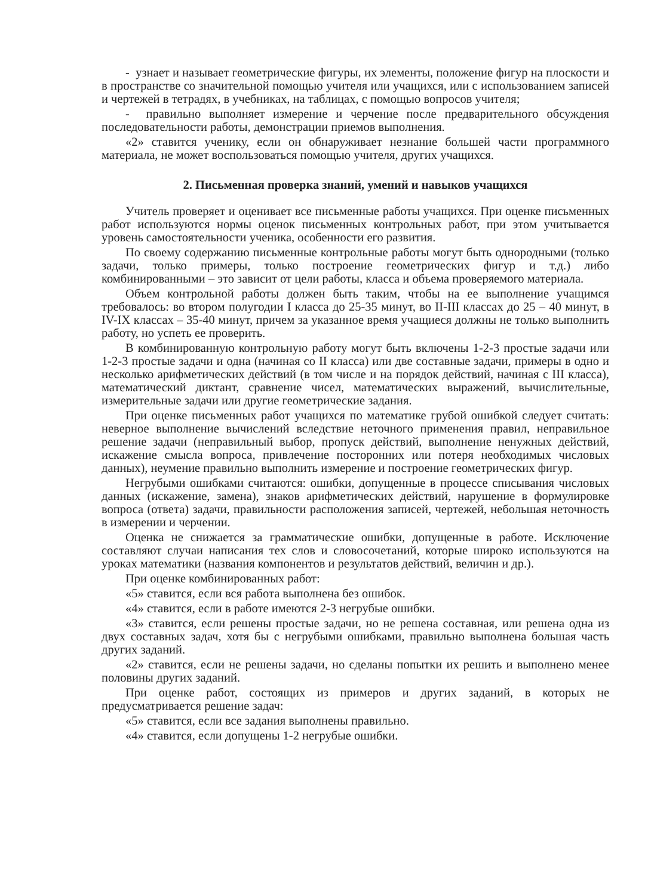- узнает и называет геометрические фигуры, их элементы, положение фигур на плоскости и в пространстве со значительной помощью учителя или учащихся, или с использованием записей и чертежей в тетрадях, в учебниках, на таблицах, с помощью вопросов учителя;
- правильно выполняет измерение и черчение после предварительного обсуждения последовательности работы, демонстрации приемов выполнения.
«2» ставится ученику, если он обнаруживает незнание большей части программного материала, не может воспользоваться помощью учителя, других учащихся.
2. Письменная проверка знаний, умений и навыков учащихся
Учитель проверяет и оценивает все письменные работы учащихся. При оценке письменных работ используются нормы оценок письменных контрольных работ, при этом учитывается уровень самостоятельности ученика, особенности его развития.
По своему содержанию письменные контрольные работы могут быть однородными (только задачи, только примеры, только построение геометрических фигур и т.д.) либо комбинированными – это зависит от цели работы, класса и объема проверяемого материала.
Объем контрольной работы должен быть таким, чтобы на ее выполнение учащимся требовалось: во втором полугодии I класса до 25-35 минут, во II-III классах до 25 – 40 минут, в IV-IX классах – 35-40 минут, причем за указанное время учащиеся должны не только выполнить работу, но успеть ее проверить.
В комбинированную контрольную работу могут быть включены 1-2-3 простые задачи или 1-2-3 простые задачи и одна (начиная со II класса) или две составные задачи, примеры в одно и несколько арифметических действий (в том числе и на порядок действий, начиная с III класса), математический диктант, сравнение чисел, математических выражений, вычислительные, измерительные задачи или другие геометрические задания.
При оценке письменных работ учащихся по математике грубой ошибкой следует считать: неверное выполнение вычислений вследствие неточного применения правил, неправильное решение задачи (неправильный выбор, пропуск действий, выполнение ненужных действий, искажение смысла вопроса, привлечение посторонних или потеря необходимых числовых данных), неумение правильно выполнить измерение и построение геометрических фигур.
Негрубыми ошибками считаются: ошибки, допущенные в процессе списывания числовых данных (искажение, замена), знаков арифметических действий, нарушение в формулировке вопроса (ответа) задачи, правильности расположения записей, чертежей, небольшая неточность в измерении и черчении.
Оценка не снижается за грамматические ошибки, допущенные в работе. Исключение составляют случаи написания тех слов и словосочетаний, которые широко используются на уроках математики (названия компонентов и результатов действий, величин и др.).
При оценке комбинированных работ:
«5» ставится, если вся работа выполнена без ошибок.
«4» ставится, если в работе имеются 2-3 негрубые ошибки.
«3» ставится, если решены простые задачи, но не решена составная, или решена одна из двух составных задач, хотя бы с негрубыми ошибками, правильно выполнена большая часть других заданий.
«2» ставится, если не решены задачи, но сделаны попытки их решить и выполнено менее половины других заданий.
При оценке работ, состоящих из примеров и других заданий, в которых не предусматривается решение задач:
«5» ставится, если все задания выполнены правильно.
«4» ставится, если допущены 1-2 негрубые ошибки.